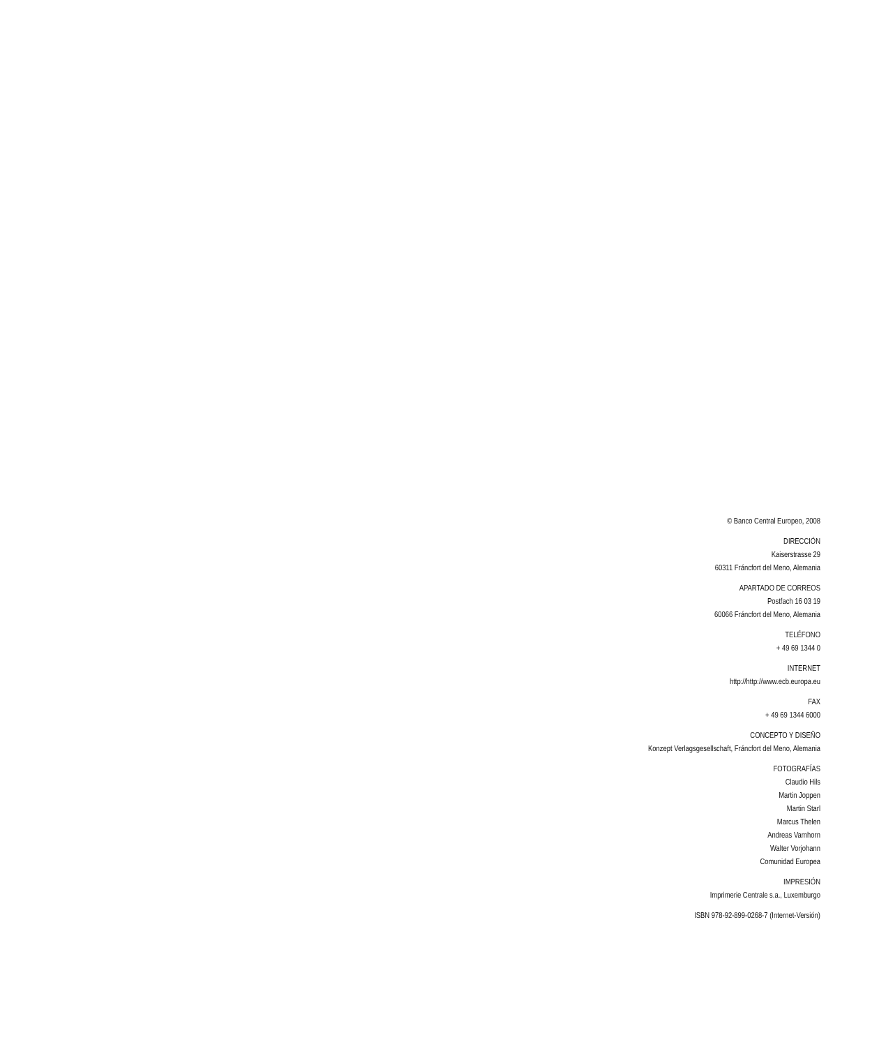© Banco Central Europeo, 2008
DIRECCIÓN
Kaiserstrasse 29
60311 Fráncfort del Meno, Alemania
APARTADO DE CORREOS
Postfach 16 03 19
60066 Fráncfort del Meno, Alemania
TELÉFONO
+ 49 69 1344 0
INTERNET
http://http://www.ecb.europa.eu
FAX
+ 49 69 1344 6000
CONCEPTO Y DISEÑO
Konzept Verlagsgesellschaft, Fráncfort del Meno, Alemania
FOTOGRAFÍAS
Claudio Hils
Martin Joppen
Martin Starl
Marcus Thelen
Andreas Varnhorn
Walter Vorjohann
Comunidad Europea
IMPRESIÓN
Imprimerie Centrale s.a., Luxemburgo
ISBN 978-92-899-0268-7 (Internet-Versión)